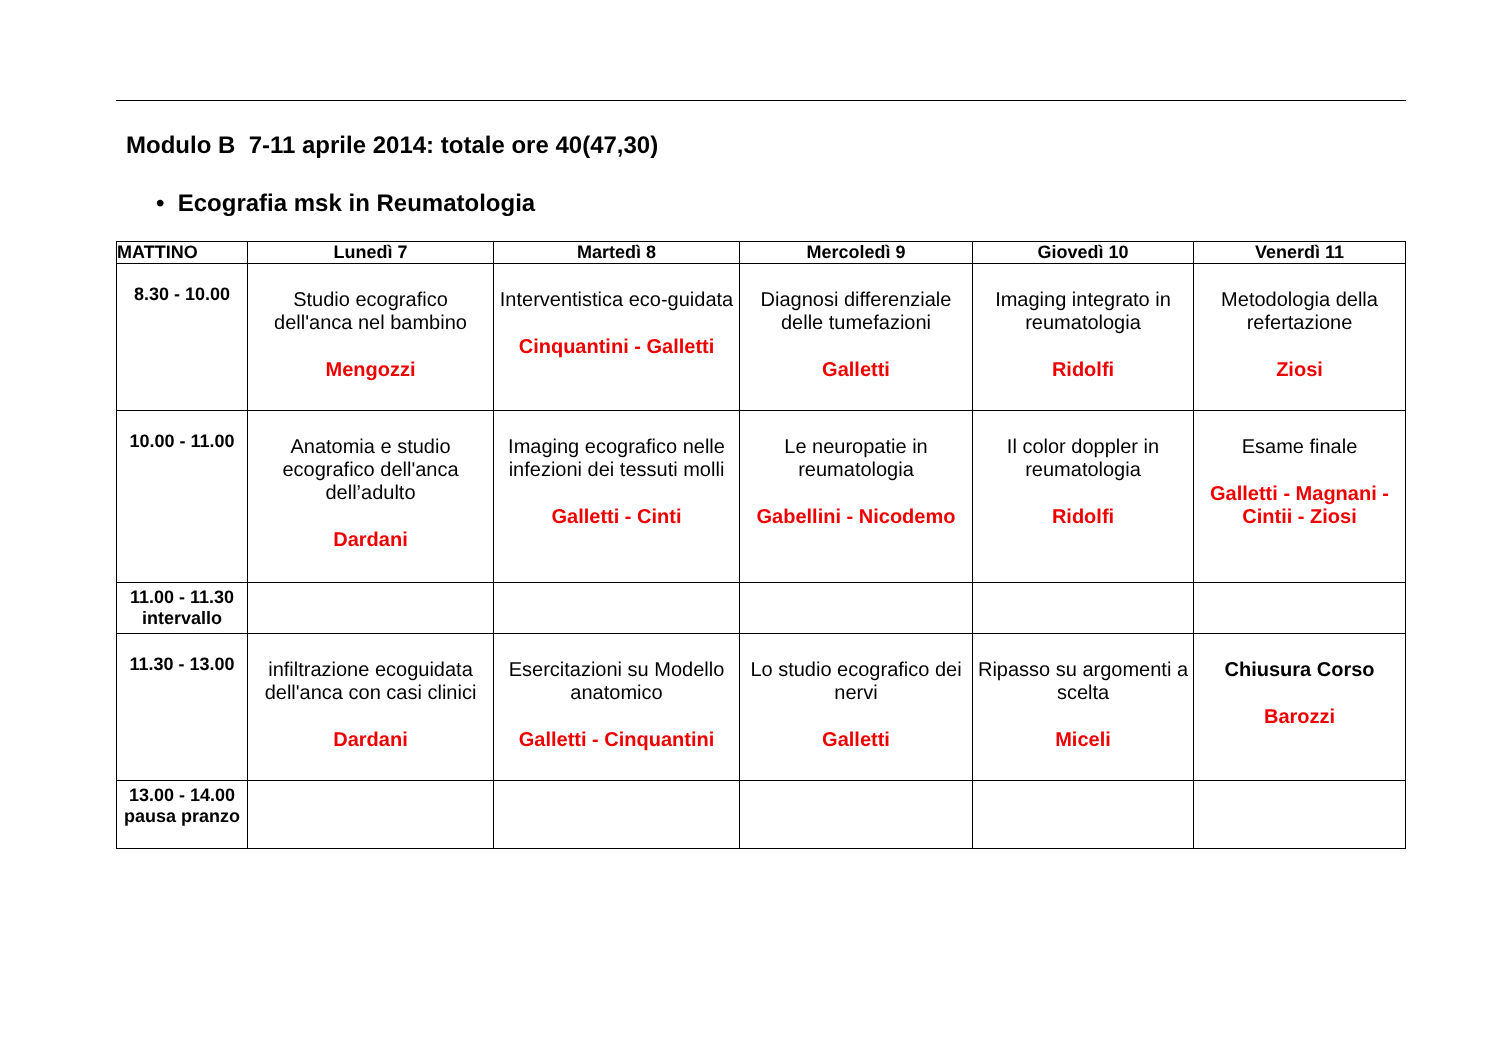Modulo B 7-11 aprile 2014: totale ore 40(47,30)
• Ecografia msk in Reumatologia
| MATTINO | Lunedì 7 | Martedì 8 | Mercoledì 9 | Giovedì 10 | Venerdì 11 |
| --- | --- | --- | --- | --- | --- |
| 8.30 - 10.00 | Studio ecografico dell'anca nel bambino Mengozzi | Interventistica eco-guidata Cinquantini - Galletti | Diagnosi differenziale delle tumefazioni Galletti | Imaging integrato in reumatologia Ridolfi | Metodologia della refertazione Ziosi |
| 10.00 - 11.00 | Anatomia e studio ecografico dell'anca dell’adulto Dardani | Imaging ecografico nelle infezioni dei tessuti molli Galletti - Cinti | Le neuropatie in reumatologia Gabellini - Nicodemo | Il color doppler in reumatologia Ridolfi | Esame finale Galletti - Magnani - Cintii - Ziosi |
| 11.00 - 11.30 intervallo | | | | | |
| 11.30 - 13.00 | infiltrazione ecoguidata dell'anca con casi clinici Dardani | Esercitazioni su Modello anatomico Galletti - Cinquantini | Lo studio ecografico dei nervi Galletti | Ripasso su argomenti a scelta Miceli | Chiusura Corso Barozzi |
| 13.00 - 14.00 pausa pranzo | | | | | |